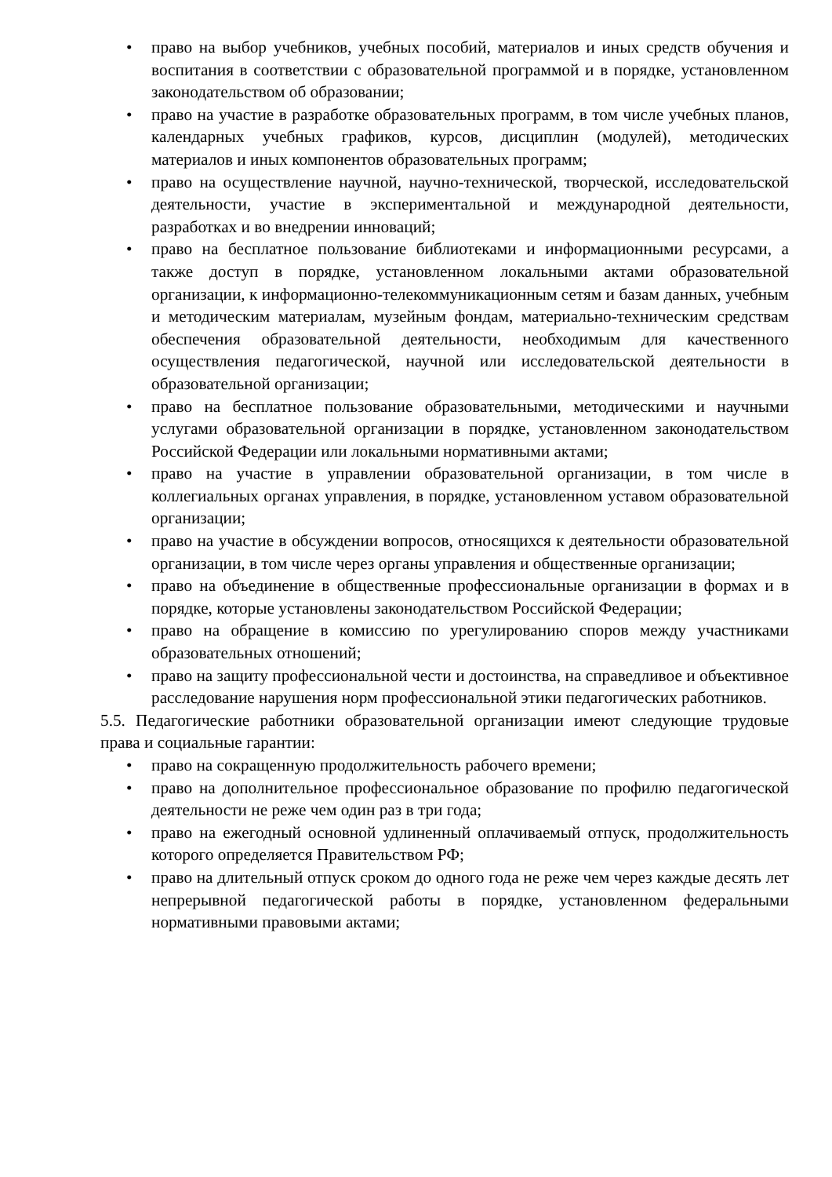• право на выбор учебников, учебных пособий, материалов и иных средств обучения и воспитания в соответствии с образовательной программой и в порядке, установленном законодательством об образовании;
• право на участие в разработке образовательных программ, в том числе учебных планов, календарных учебных графиков, курсов, дисциплин (модулей), методических материалов и иных компонентов образовательных программ;
• право на осуществление научной, научно-технической, творческой, исследовательской деятельности, участие в экспериментальной и международной деятельности, разработках и во внедрении инноваций;
• право на бесплатное пользование библиотеками и информационными ресурсами, а также доступ в порядке, установленном локальными актами образовательной организации, к информационно-телекоммуникационным сетям и базам данных, учебным и методическим материалам, музейным фондам, материально-техническим средствам обеспечения образовательной деятельности, необходимым для качественного осуществления педагогической, научной или исследовательской деятельности в образовательной организации;
• право на бесплатное пользование образовательными, методическими и научными услугами образовательной организации в порядке, установленном законодательством Российской Федерации или локальными нормативными актами;
• право на участие в управлении образовательной организации, в том числе в коллегиальных органах управления, в порядке, установленном уставом образовательной организации;
• право на участие в обсуждении вопросов, относящихся к деятельности образовательной организации, в том числе через органы управления и общественные организации;
• право на объединение в общественные профессиональные организации в формах и в порядке, которые установлены законодательством Российской Федерации;
• право на обращение в комиссию по урегулированию споров между участниками образовательных отношений;
• право на защиту профессиональной чести и достоинства, на справедливое и объективное расследование нарушения норм профессиональной этики педагогических работников.
5.5. Педагогические работники образовательной организации имеют следующие трудовые права и социальные гарантии:
• право на сокращенную продолжительность рабочего времени;
• право на дополнительное профессиональное образование по профилю педагогической деятельности не реже чем один раз в три года;
• право на ежегодный основной удлиненный оплачиваемый отпуск, продолжительность которого определяется Правительством РФ;
• право на длительный отпуск сроком до одного года не реже чем через каждые десять лет непрерывной педагогической работы в порядке, установленном федеральными нормативными правовыми актами;